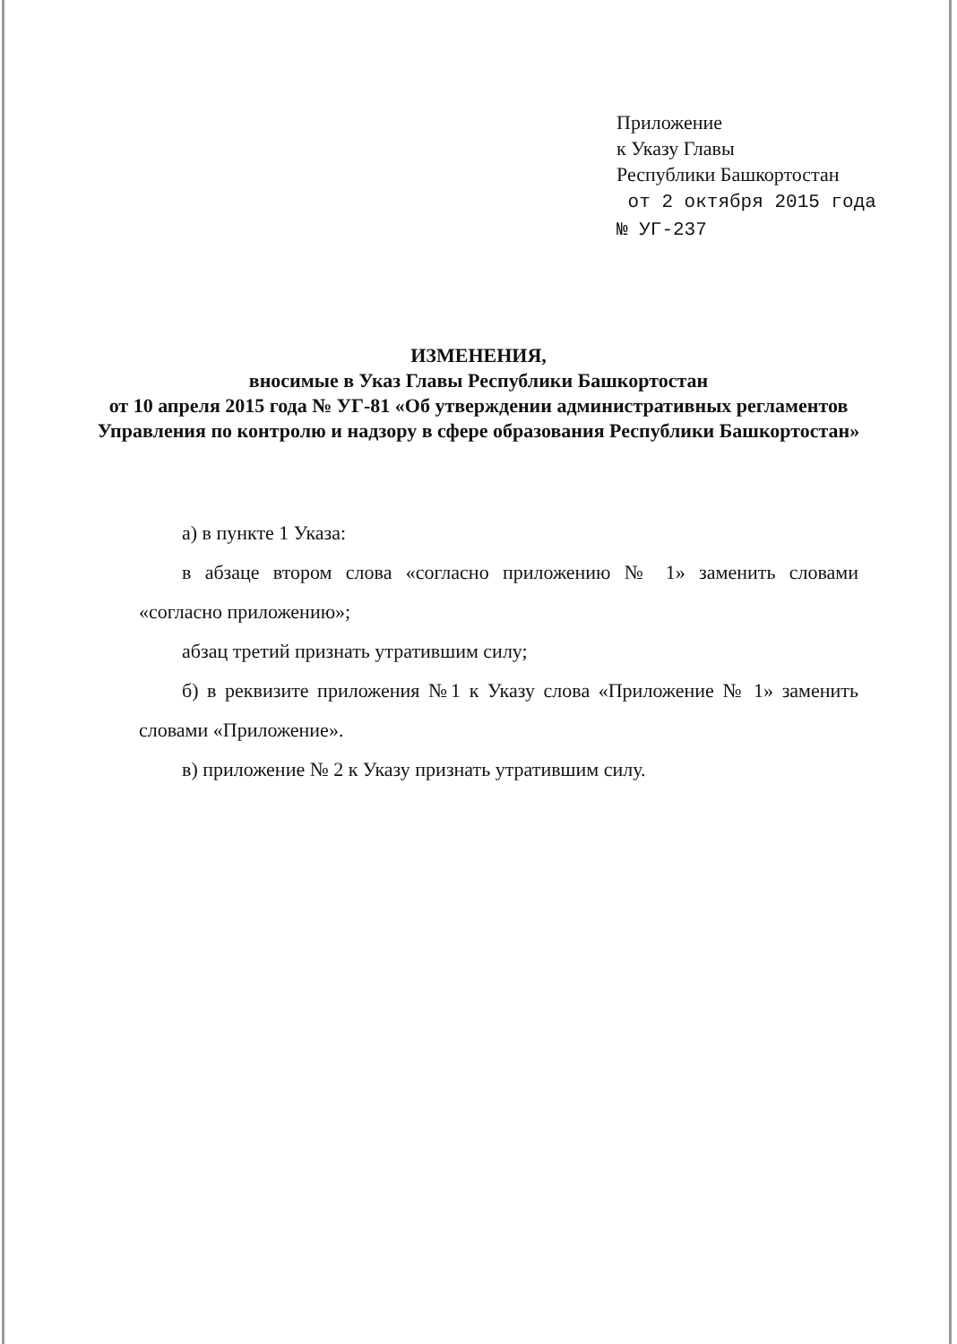Приложение
к Указу Главы
Республики Башкортостан
от 2 октября 2015 года
№ УГ-237
ИЗМЕНЕНИЯ,
вносимые в Указ Главы Республики Башкортостан
от 10 апреля 2015 года № УГ-81 «Об утверждении административных регламентов Управления по контролю и надзору в сфере образования Республики Башкортостан»
а) в пункте 1 Указа:
в абзаце втором слова «согласно приложению № 1» заменить словами «согласно приложению»;
абзац третий признать утратившим силу;
б) в реквизите приложения №1 к Указу слова «Приложение № 1» заменить словами «Приложение».
в) приложение № 2 к Указу признать утратившим силу.